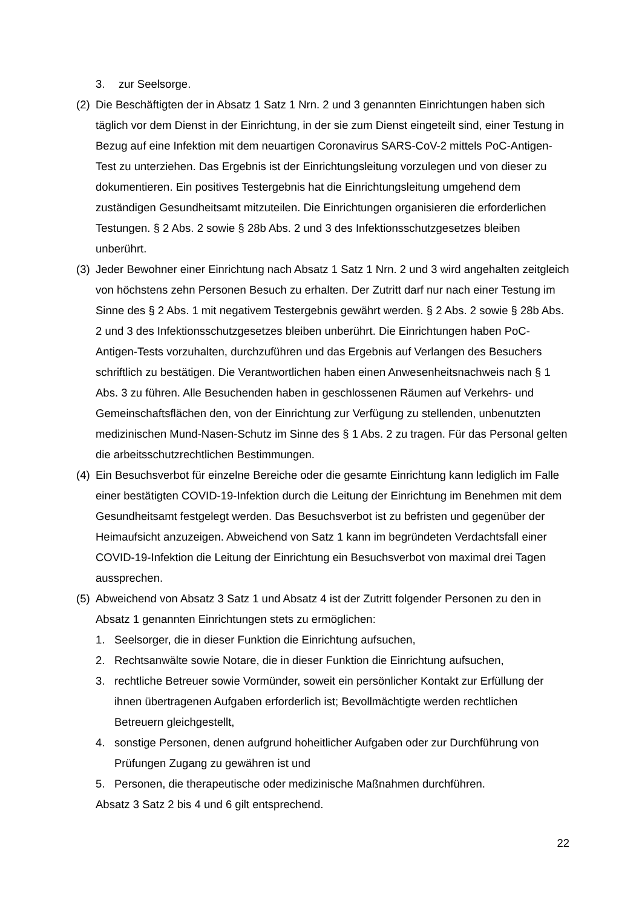3. zur Seelsorge.
(2) Die Beschäftigten der in Absatz 1 Satz 1 Nrn. 2 und 3 genannten Einrichtungen haben sich täglich vor dem Dienst in der Einrichtung, in der sie zum Dienst eingeteilt sind, einer Testung in Bezug auf eine Infektion mit dem neuartigen Coronavirus SARS-CoV-2 mittels PoC-Antigen-Test zu unterziehen. Das Ergebnis ist der Einrichtungsleitung vorzulegen und von dieser zu dokumentieren. Ein positives Testergebnis hat die Einrichtungsleitung umgehend dem zuständigen Gesundheitsamt mitzuteilen. Die Einrichtungen organisieren die erforderlichen Testungen. § 2 Abs. 2 sowie § 28b Abs. 2 und 3 des Infektionsschutzgesetzes bleiben unberührt.
(3) Jeder Bewohner einer Einrichtung nach Absatz 1 Satz 1 Nrn. 2 und 3 wird angehalten zeitgleich von höchstens zehn Personen Besuch zu erhalten. Der Zutritt darf nur nach einer Testung im Sinne des § 2 Abs. 1 mit negativem Testergebnis gewährt werden. § 2 Abs. 2 sowie § 28b Abs. 2 und 3 des Infektionsschutzgesetzes bleiben unberührt. Die Einrichtungen haben PoC-Antigen-Tests vorzuhalten, durchzuführen und das Ergebnis auf Verlangen des Besuchers schriftlich zu bestätigen. Die Verantwortlichen haben einen Anwesenheitsnachweis nach § 1 Abs. 3 zu führen. Alle Besuchenden haben in geschlossenen Räumen auf Verkehrs- und Gemeinschaftsflächen den, von der Einrichtung zur Verfügung zu stellenden, unbenutzten medizinischen Mund-Nasen-Schutz im Sinne des § 1 Abs. 2 zu tragen. Für das Personal gelten die arbeitsschutzrechtlichen Bestimmungen.
(4) Ein Besuchsverbot für einzelne Bereiche oder die gesamte Einrichtung kann lediglich im Falle einer bestätigten COVID-19-Infektion durch die Leitung der Einrichtung im Benehmen mit dem Gesundheitsamt festgelegt werden. Das Besuchsverbot ist zu befristen und gegenüber der Heimaufsicht anzuzeigen. Abweichend von Satz 1 kann im begründeten Verdachtsfall einer COVID-19-Infektion die Leitung der Einrichtung ein Besuchsverbot von maximal drei Tagen aussprechen.
(5) Abweichend von Absatz 3 Satz 1 und Absatz 4 ist der Zutritt folgender Personen zu den in Absatz 1 genannten Einrichtungen stets zu ermöglichen:
1. Seelsorger, die in dieser Funktion die Einrichtung aufsuchen,
2. Rechtsanwälte sowie Notare, die in dieser Funktion die Einrichtung aufsuchen,
3. rechtliche Betreuer sowie Vormünder, soweit ein persönlicher Kontakt zur Erfüllung der ihnen übertragenen Aufgaben erforderlich ist; Bevollmächtigte werden rechtlichen Betreuern gleichgestellt,
4. sonstige Personen, denen aufgrund hoheitlicher Aufgaben oder zur Durchführung von Prüfungen Zugang zu gewähren ist und
5. Personen, die therapeutische oder medizinische Maßnahmen durchführen.
Absatz 3 Satz 2 bis 4 und 6 gilt entsprechend.
22